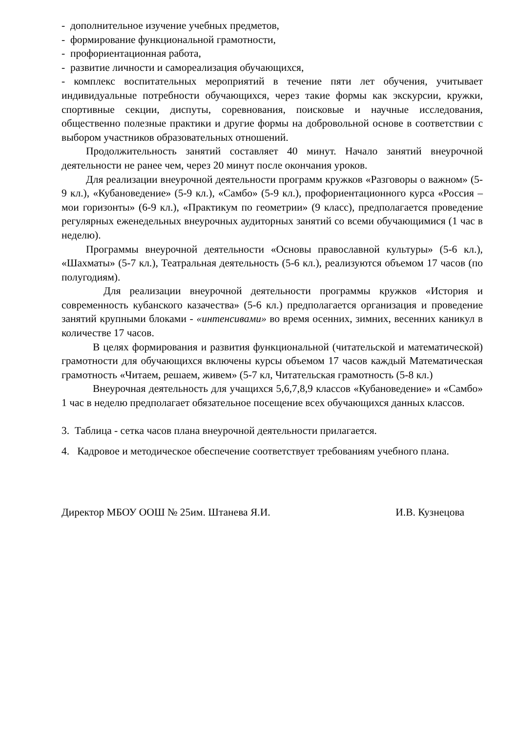- дополнительное изучение учебных предметов,
- формирование функциональной грамотности,
- профориентационная работа,
- развитие личности и самореализация обучающихся,
- комплекс воспитательных мероприятий в течение пяти лет обучения, учитывает индивидуальные потребности обучающихся, через такие формы как экскурсии, кружки, спортивные секции, диспуты, соревнования, поисковые и научные исследования, общественно полезные практики и другие формы на добровольной основе в соответствии с выбором участников образовательных отношений.
Продолжительность занятий составляет 40 минут. Начало занятий внеурочной деятельности не ранее чем, через 20 минут после окончания уроков.
Для реализации внеурочной деятельности программ кружков «Разговоры о важном» (5-9 кл.), «Кубановедение» (5-9 кл.), «Самбо» (5-9 кл.), профориентационного курса «Россия – мои горизонты» (6-9 кл.), «Практикум по геометрии» (9 класс), предполагается проведение регулярных еженедельных внеурочных аудиторных занятий со всеми обучающимися (1 час в неделю).
Программы внеурочной деятельности «Основы православной культуры» (5-6 кл.), «Шахматы» (5-7 кл.), Театральная деятельность (5-6 кл.), реализуются объемом 17 часов (по полугодиям).
Для реализации внеурочной деятельности программы кружков «История и современность кубанского казачества» (5-6 кл.) предполагается организация и проведение занятий крупными блоками - «интенсивами» во время осенних, зимних, весенних каникул в количестве 17 часов.
В целях формирования и развития функциональной (читательской и математической) грамотности для обучающихся включены курсы объемом 17 часов каждый Математическая грамотность «Читаем, решаем, живем» (5-7 кл, Читательская грамотность (5-8 кл.)
Внеурочная деятельность для учащихся 5,6,7,8,9 классов «Кубановедение» и «Самбо» 1 час в неделю предполагает обязательное посещение всех обучающихся данных классов.
3. Таблица - сетка часов плана внеурочной деятельности прилагается.
4. Кадровое и методическое обеспечение соответствует требованиям учебного плана.
Директор МБОУ ООШ № 25им. Штанева Я.И. И.В. Кузнецова